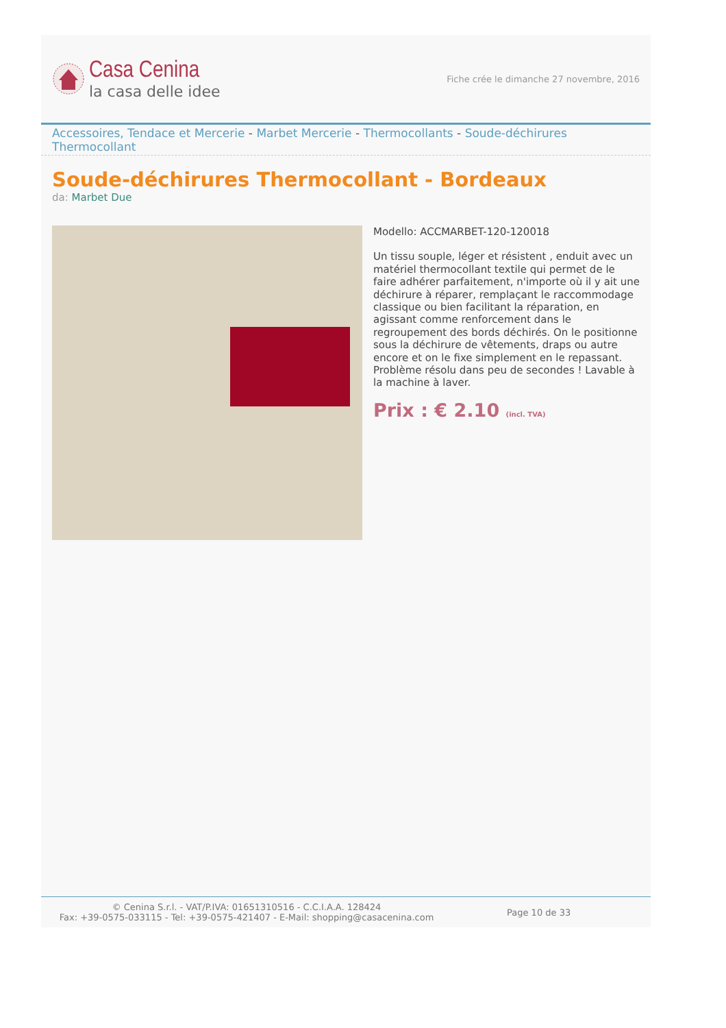Casa Cenina
la casa delle idee
Fiche crée le dimanche 27 novembre, 2016
Accessoires, Tendace et Mercerie - Marbet Mercerie - Thermocollants - Soude-déchirures Thermocollant
Soude-déchirures Thermocollant - Bordeaux
da: Marbet Due
Modello: ACCMARBET-120-120018
Un tissu souple, léger et résistent , enduit avec un matériel thermocollant textile qui permet de le faire adhérer parfaitement, n'importe où il y ait une déchirure à réparer, remplaçant le raccommodage classique ou bien facilitant la réparation, en agissant comme renforcement dans le regroupement des bords déchirés. On le positionne sous la déchirure de vêtements, draps ou autre encore et on le fixe simplement en le repassant. Problème résolu dans peu de secondes ! Lavable à la machine à laver.
Prix : € 2.10 (incl. TVA)
© Cenina S.r.l. - VAT/P.IVA: 01651310516 - C.C.I.A.A. 128424
Fax: +39-0575-033115 - Tel: +39-0575-421407 - E-Mail: shopping@casacenina.com
Page 10 de 33